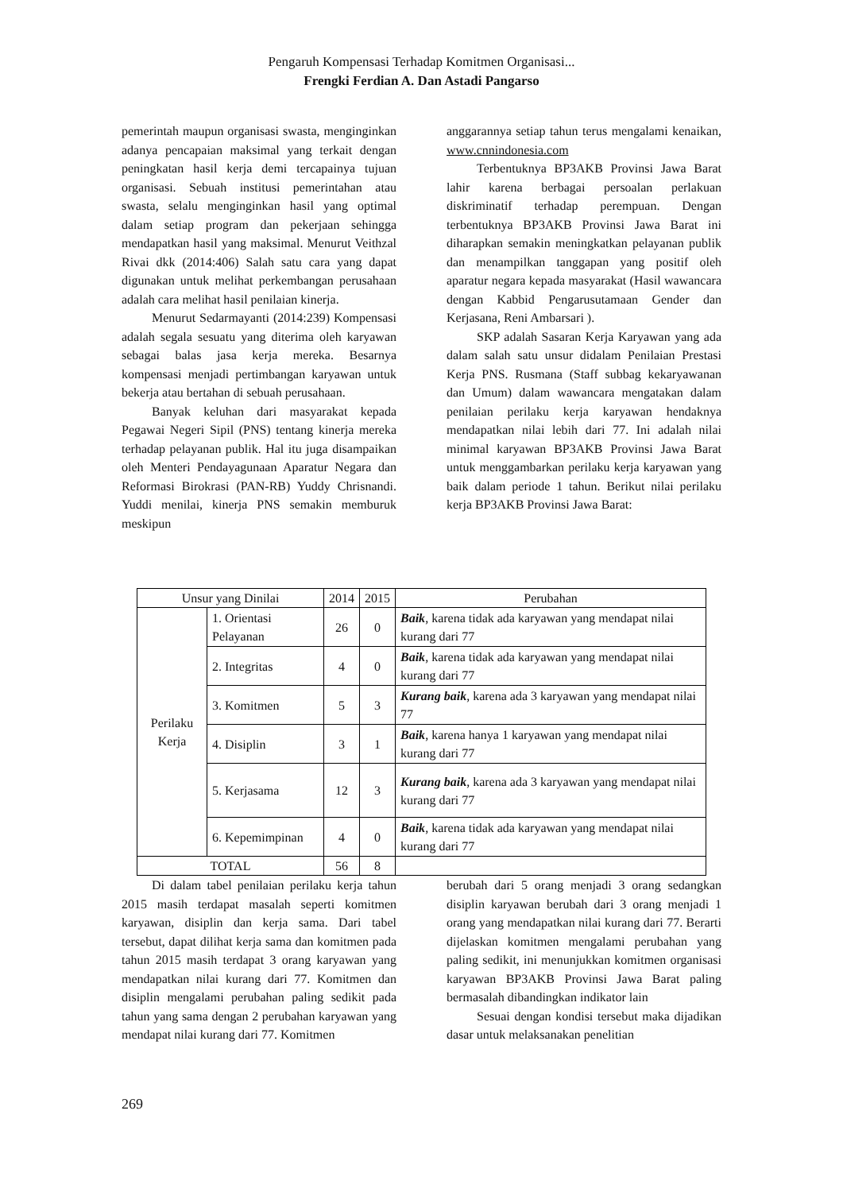Pengaruh Kompensasi Terhadap Komitmen Organisasi...
Frengki Ferdian A. Dan Astadi Pangarso
pemerintah maupun organisasi swasta, menginginkan adanya pencapaian maksimal yang terkait dengan peningkatan hasil kerja demi tercapainya tujuan organisasi. Sebuah institusi pemerintahan atau swasta, selalu menginginkan hasil yang optimal dalam setiap program dan pekerjaan sehingga mendapatkan hasil yang maksimal. Menurut Veithzal Rivai dkk (2014:406) Salah satu cara yang dapat digunakan untuk melihat perkembangan perusahaan adalah cara melihat hasil penilaian kinerja.
Menurut Sedarmayanti (2014:239) Kompensasi adalah segala sesuatu yang diterima oleh karyawan sebagai balas jasa kerja mereka. Besarnya kompensasi menjadi pertimbangan karyawan untuk bekerja atau bertahan di sebuah perusahaan.
Banyak keluhan dari masyarakat kepada Pegawai Negeri Sipil (PNS) tentang kinerja mereka terhadap pelayanan publik. Hal itu juga disampaikan oleh Menteri Pendayagunaan Aparatur Negara dan Reformasi Birokrasi (PAN-RB) Yuddy Chrisnandi. Yuddi menilai, kinerja PNS semakin memburuk meskipun
anggarannya setiap tahun terus mengalami kenaikan, www.cnnindonesia.com
Terbentuknya BP3AKB Provinsi Jawa Barat lahir karena berbagai persoalan perlakuan diskriminatif terhadap perempuan. Dengan terbentuknya BP3AKB Provinsi Jawa Barat ini diharapkan semakin meningkatkan pelayanan publik dan menampilkan tanggapan yang positif oleh aparatur negara kepada masyarakat (Hasil wawancara dengan Kabbid Pengarusutamaan Gender dan Kerjasana, Reni Ambarsari ).
SKP adalah Sasaran Kerja Karyawan yang ada dalam salah satu unsur didalam Penilaian Prestasi Kerja PNS. Rusmana (Staff subbag kekaryawanan dan Umum) dalam wawancara mengatakan dalam penilaian perilaku kerja karyawan hendaknya mendapatkan nilai lebih dari 77. Ini adalah nilai minimal karyawan BP3AKB Provinsi Jawa Barat untuk menggambarkan perilaku kerja karyawan yang baik dalam periode 1 tahun. Berikut nilai perilaku kerja BP3AKB Provinsi Jawa Barat:
| Unsur yang Dinilai | | 2014 | 2015 | Perubahan |
| --- | --- | --- | --- | --- |
| Perilaku Kerja | 1. Orientasi Pelayanan | 26 | 0 | Baik , karena tidak ada karyawan yang mendapat nilai kurang dari 77 |
| | 2. Integritas | 4 | 0 | Baik , karena tidak ada karyawan yang mendapat nilai kurang dari 77 |
| | 3. Komitmen | 5 | 3 | Kurang baik , karena ada 3 karyawan yang mendapat nilai 77 |
| | 4. Disiplin | 3 | 1 | Baik , karena hanya 1 karyawan yang mendapat nilai kurang dari 77 |
| | 5. Kerjasama | 12 | 3 | Kurang baik , karena ada 3 karyawan yang mendapat nilai kurang dari 77 |
| | 6. Kepemimpinan | 4 | 0 | Baik , karena tidak ada karyawan yang mendapat nilai kurang dari 77 |
| TOTAL | | 56 | 8 | |
Di dalam tabel penilaian perilaku kerja tahun 2015 masih terdapat masalah seperti komitmen karyawan, disiplin dan kerja sama. Dari tabel tersebut, dapat dilihat kerja sama dan komitmen pada tahun 2015 masih terdapat 3 orang karyawan yang mendapatkan nilai kurang dari 77. Komitmen dan disiplin mengalami perubahan paling sedikit pada tahun yang sama dengan 2 perubahan karyawan yang mendapat nilai kurang dari 77. Komitmen
berubah dari 5 orang menjadi 3 orang sedangkan disiplin karyawan berubah dari 3 orang menjadi 1 orang yang mendapatkan nilai kurang dari 77. Berarti dijelaskan komitmen mengalami perubahan yang paling sedikit, ini menunjukkan komitmen organisasi karyawan BP3AKB Provinsi Jawa Barat paling bermasalah dibandingkan indikator lain
Sesuai dengan kondisi tersebut maka dijadikan dasar untuk melaksanakan penelitian
269